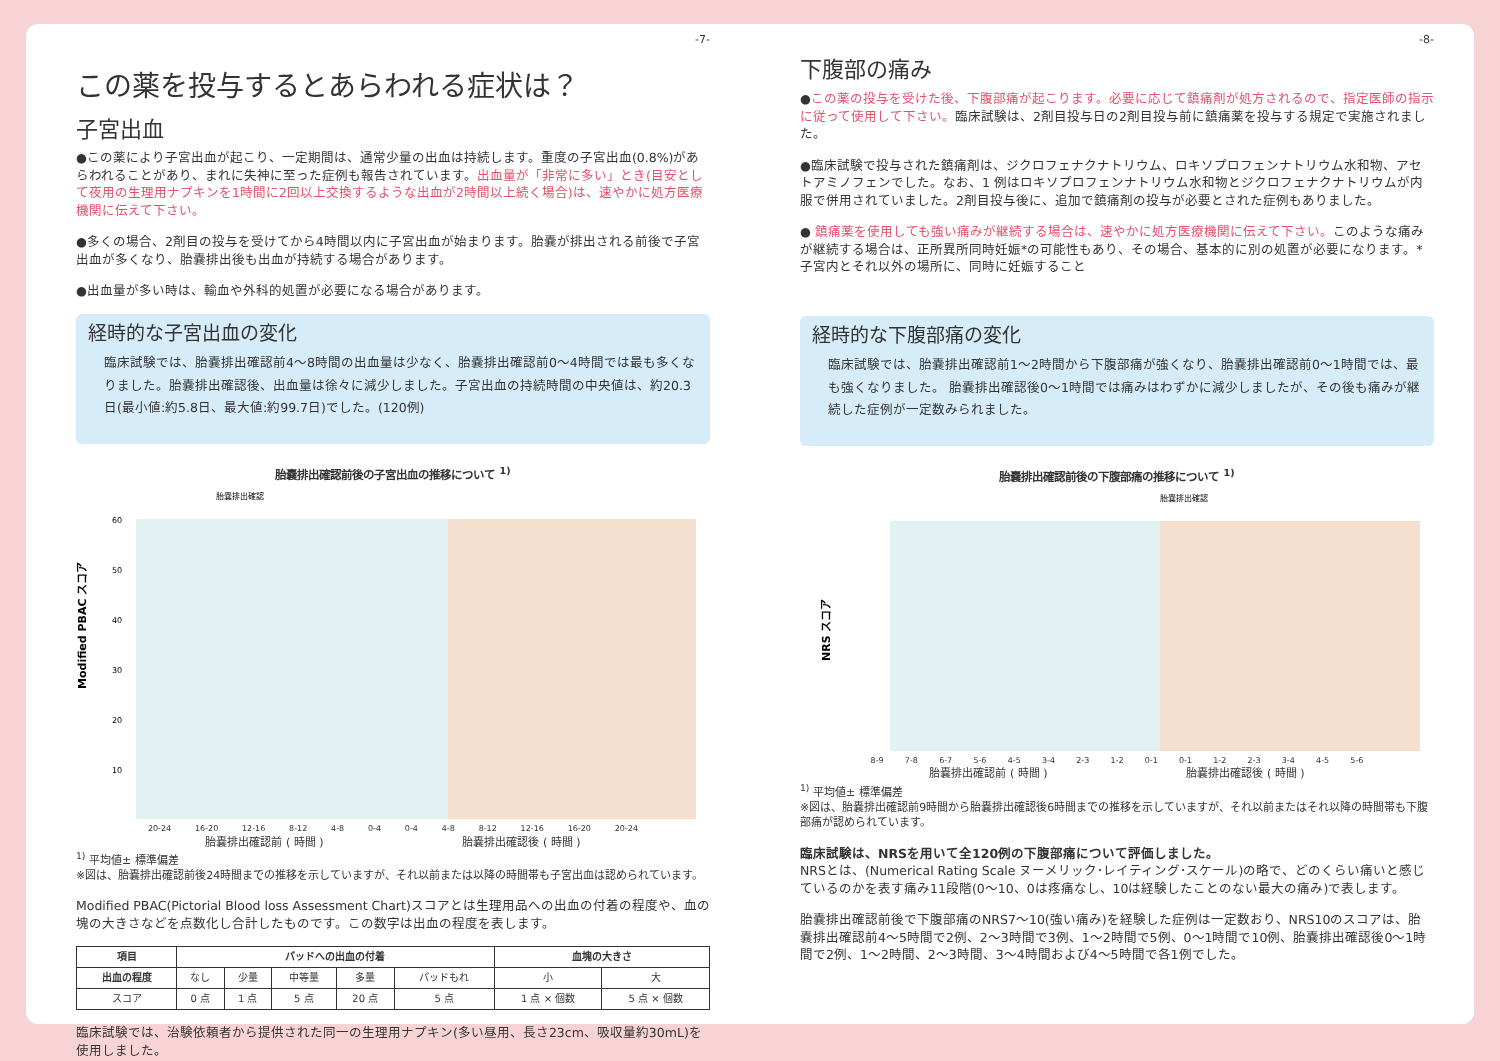-7-
この薬を投与するとあらわれる症状は？
子宮出血
●この薬により子宮出血が起こり、一定期間は、通常少量の出血は持続します。重度の子宮出血(0.8%)があらわれることがあり、まれに失神に至った症例も報告されています。出血量が「非常に多い」とき(目安として夜用の生理用ナプキンを1時間に2回以上交換するような出血が2時間以上続く場合)は、速やかに処方医療機関に伝えて下さい。
●多くの場合、2剤目の投与を受けてから4時間以内に子宮出血が始まります。胎嚢が排出される前後で子宮出血が多くなり、胎嚢排出後も出血が持続する場合があります。
●出血量が多い時は、輸血や外科的処置が必要になる場合があります。
経時的な子宮出血の変化
臨床試験では、胎嚢排出確認前4～8時間の出血量は少なく、胎嚢排出確認前0～4時間では最も多くなりました。胎嚢排出確認後、出血量は徐々に減少しました。子宮出血の持続時間の中央値は、約20.3日(最小値:約5.8日、最大値:約99.7日)でした。(120例)
胎嚢排出確認前後の子宮出血の推移について <sup>1)</sup>
胎嚢排出確認
Modified PBAC スコア
60
50
40
30
20
10
20-24 16-20 12-16 8-12 4-8 0-4 0-4 4-8 8-12 12-16 16-20 20-24
胎嚢排出確認前 ( 時間 ) 胎嚢排出確認後 ( 時間 )
<sup>1)</sup> 平均値± 標準偏差
※図は、胎嚢排出確認前後24時間までの推移を示していますが、それ以前または以降の時間帯も子宮出血は認められています。
Modified PBAC(Pictorial Blood loss Assessment Chart)スコアとは生理用品への出血の付着の程度や、血の塊の大きさなどを点数化し合計したものです。この数字は出血の程度を表します。
| 項目 | パッドへの出血の付着 | | | | | 血塊の大きさ | |
| --- | --- | --- | --- | --- | --- | --- | --- |
| 出血の程度 | なし | 少量 | 中等量 | 多量 | パッドもれ | 小 | 大 |
| スコア | 0 点 | 1 点 | 5 点 | 20 点 | 5 点 | 1 点 × 個数 | 5 点 × 個数 |
臨床試験では、治験依頼者から提供された同一の生理用ナプキン(多い昼用、長さ23cm、吸収量約30mL)を使用しました。
-8-
下腹部の痛み
●この薬の投与を受けた後、下腹部痛が起こります。必要に応じて鎮痛剤が処方されるので、指定医師の指示に従って使用して下さい。臨床試験は、2剤目投与日の2剤目投与前に鎮痛薬を投与する規定で実施されました。
●臨床試験で投与された鎮痛剤は、ジクロフェナクナトリウム、ロキソプロフェンナトリウム水和物、アセトアミノフェンでした。なお、1 例はロキソプロフェンナトリウム水和物とジクロフェナクナトリウムが内服で併用されていました。2剤目投与後に、追加で鎮痛剤の投与が必要とされた症例もありました。
● 鎮痛薬を使用しても強い痛みが継続する場合は、速やかに処方医療機関に伝えて下さい。このような痛みが継続する場合は、正所異所同時妊娠*の可能性もあり、その場合、基本的に別の処置が必要になります。*子宮内とそれ以外の場所に、同時に妊娠すること
経時的な下腹部痛の変化
臨床試験では、胎嚢排出確認前1～2時間から下腹部痛が強くなり、胎嚢排出確認前0～1時間では、最も強くなりました。 胎嚢排出確認後0～1時間では痛みはわずかに減少しましたが、その後も痛みが継続した症例が一定数みられました。
胎嚢排出確認前後の下腹部痛の推移について <sup>1)</sup>
胎嚢排出確認
NRS スコア
8-9 7-8 6-7 5-6 4-5 3-4 2-3 1-2 0-1 0-1 1-2 2-3 3-4 4-5 5-6
胎嚢排出確認前 ( 時間 ) 胎嚢排出確認後 ( 時間 )
<sup>1)</sup> 平均値± 標準偏差
※図は、胎嚢排出確認前9時間から胎嚢排出確認後6時間までの推移を示していますが、それ以前またはそれ以降の時間帯も下腹部痛が認められています。
臨床試験は、NRSを用いて全120例の下腹部痛について評価しました。
NRSとは、(Numerical Rating Scale ヌーメリック･レイティング･スケール)の略で、どのくらい痛いと感じているのかを表す痛み11段階(0～10、0は疼痛なし、10は経験したことのない最大の痛み)で表します。
胎嚢排出確認前後で下腹部痛のNRS7～10(強い痛み)を経験した症例は一定数おり、NRS10のスコアは、胎嚢排出確認前4～5時間で2例、2～3時間で3例、1～2時間で5例、0～1時間で10例、胎嚢排出確認後0～1時間で2例、1～2時間、2～3時間、3～4時間および4～5時間で各1例でした。